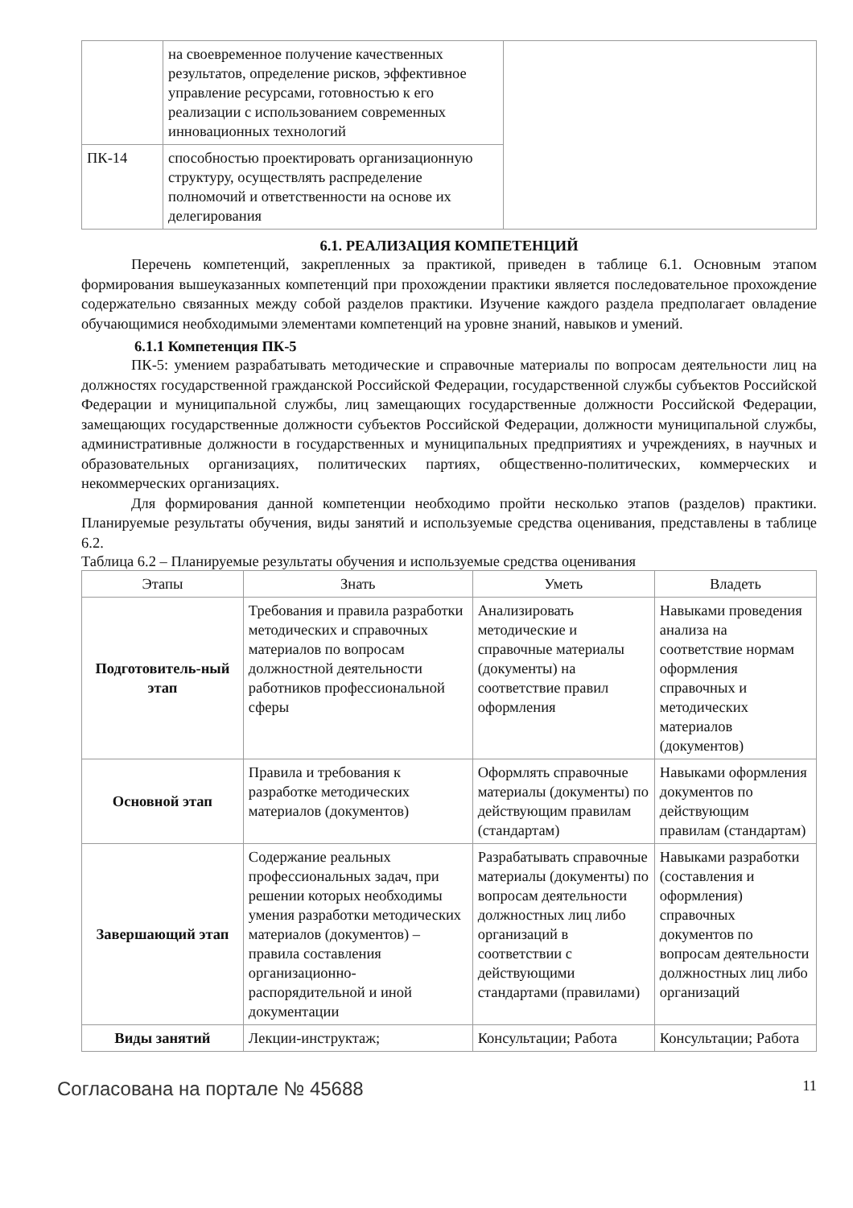| | на своевременное получение качественных результатов, определение рисков, эффективное управление ресурсами, готовностью к его реализации с использованием современных инновационных технологий | |
| ПК-14 | способностью проектировать организационную структуру, осуществлять распределение полномочий и ответственности на основе их делегирования | |
6.1. РЕАЛИЗАЦИЯ КОМПЕТЕНЦИЙ
Перечень компетенций, закрепленных за практикой, приведен в таблице 6.1. Основным этапом формирования вышеуказанных компетенций при прохождении практики является последовательное прохождение содержательно связанных между собой разделов практики. Изучение каждого раздела предполагает овладение обучающимися необходимыми элементами компетенций на уровне знаний, навыков и умений.
6.1.1 Компетенция ПК-5
ПК-5: умением разрабатывать методические и справочные материалы по вопросам деятельности лиц на должностях государственной гражданской Российской Федерации, государственной службы субъектов Российской Федерации и муниципальной службы, лиц замещающих государственные должности Российской Федерации, замещающих государственные должности субъектов Российской Федерации, должности муниципальной службы, административные должности в государственных и муниципальных предприятиях и учреждениях, в научных и образовательных организациях, политических партиях, общественно-политических, коммерческих и некоммерческих организациях.
Для формирования данной компетенции необходимо пройти несколько этапов (разделов) практики. Планируемые результаты обучения, виды занятий и используемые средства оценивания, представлены в таблице 6.2.
Таблица 6.2 – Планируемые результаты обучения и используемые средства оценивания
| Этапы | Знать | Уметь | Владеть |
| --- | --- | --- | --- |
| Подготовитель-ный этап | Требования и правила разработки методических и справочных материалов по вопросам должностной деятельности работников профессиональной сферы | Анализировать методические и справочные материалы (документы) на соответствие правил оформления | Навыками проведения анализа на соответствие нормам оформления справочных и методических материалов (документов) |
| Основной этап | Правила и требования к разработке методических материалов (документов) | Оформлять справочные материалы (документы) по действующим правилам (стандартам) | Навыками оформления документов по действующим правилам (стандартам) |
| Завершающий этап | Содержание реальных профессиональных задач, при решении которых необходимы умения разработки методических материалов (документов) – правила составления организационно-распорядительной и иной документации | Разрабатывать справочные материалы (документы) по вопросам деятельности должностных лиц либо организаций в соответствии с действующими стандартами (правилами) | Навыками разработки (составления и оформления) справочных документов по вопросам деятельности должностных лиц либо организаций |
| Виды занятий | Лекции-инструктаж; | Консультации; Работа | Консультации; Работа |
Согласована на портале № 45688 11